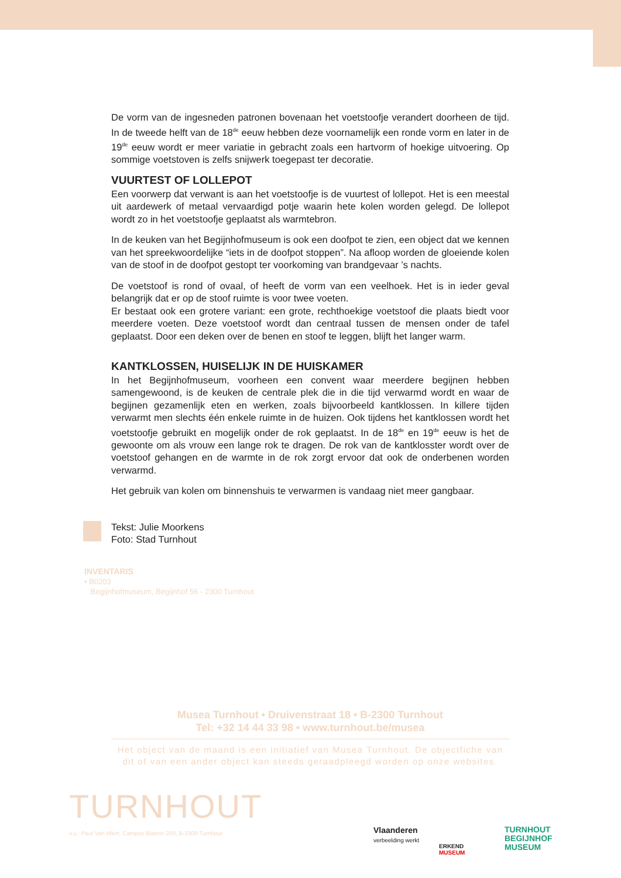De vorm van de ingesneden patronen bovenaan het voetstoofje verandert doorheen de tijd. In de tweede helft van de 18<sup>de</sup> eeuw hebben deze voornamelijk een ronde vorm en later in de 19<sup>de</sup> eeuw wordt er meer variatie in gebracht zoals een hartvorm of hoekige uitvoering. Op sommige voetstoven is zelfs snijwerk toegepast ter decoratie.
VUURTEST OF LOLLEPOT
Een voorwerp dat verwant is aan het voetstoofje is de vuurtest of lollepot. Het is een meestal uit aardewerk of metaal vervaardigd potje waarin hete kolen worden gelegd. De lollepot wordt zo in het voetstoofje geplaatst als warmtebron.
In de keuken van het Begijnhofmuseum is ook een doofpot te zien, een object dat we kennen van het spreekwoordelijke “iets in de doofpot stoppen”. Na afloop worden de gloeiende kolen van de stoof in de doofpot gestopt ter voorkoming van brandgevaar ’s nachts.
De voetstoof is rond of ovaal, of heeft de vorm van een veelhoek. Het is in ieder geval belangrijk dat er op de stoof ruimte is voor twee voeten.
Er bestaat ook een grotere variant: een grote, rechthoekige voetstoof die plaats biedt voor meerdere voeten. Deze voetstoof wordt dan centraal tussen de mensen onder de tafel geplaatst. Door een deken over de benen en stoof te leggen, blijft het langer warm.
KANTKLOSSEN, HUISELIJK IN DE HUISKAMER
In het Begijnhofmuseum, voorheen een convent waar meerdere begijnen hebben samengewoond, is de keuken de centrale plek die in die tijd verwarmd wordt en waar de begijnen gezamenlijk eten en werken, zoals bijvoorbeeld kantklossen. In killere tijden verwarmt men slechts één enkele ruimte in de huizen. Ook tijdens het kantklossen wordt het voetstoofje gebruikt en mogelijk onder de rok geplaatst. In de 18<sup>de</sup> en 19<sup>de</sup> eeuw is het de gewoonte om als vrouw een lange rok te dragen. De rok van de kantklosster wordt over de voetstoof gehangen en de warmte in de rok zorgt ervoor dat ook de onderbenen worden verwarmd.
Het gebruik van kolen om binnenshuis te verwarmen is vandaag niet meer gangbaar.
Tekst: Julie Moorkens
Foto: Stad Turnhout
INVENTARIS
• B0203
Begijnhofmuseum, Begijnhof 56 - 2300 Turnhout
Musea Turnhout • Druivenstraat 18 • B-2300 Turnhout
Tel: +32 14 44 33 98 • www.turnhout.be/musea
Het object van de maand is een initiatief van Musea Turnhout. De objectfiche van dit of van een ander object kan steeds geraadpleegd worden op onze websites.
TURNHOUT
v.u.: Paul Van Miert, Campus Blairon 200, B-2300 Turnhout
Vlaanderen
verbeelding werkt
ERKEND
MUSEUM
TURNHOUT
BEGIJNHOF
MUSEUM